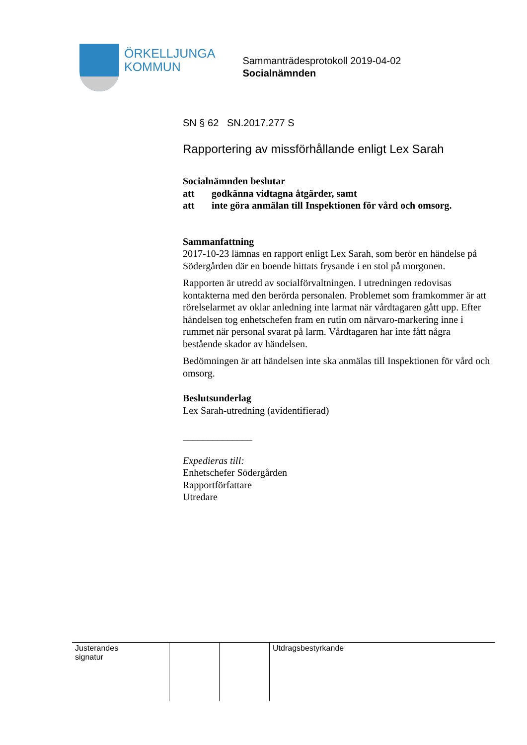ÖRKELLJUNGA
KOMMUN
Sammanträdesprotokoll 2019-04-02
Socialnämnden
SN § 62 SN.2017.277 S
Rapportering av missförhållande enligt Lex Sarah
Socialnämnden beslutar
| att | godkänna vidtagna åtgärder, samt |
| att | inte göra anmälan till Inspektionen för vård och omsorg. |
Sammanfattning
2017-10-23 lämnas en rapport enligt Lex Sarah, som berör en händelse på Södergården där en boende hittats frysande i en stol på morgonen.
Rapporten är utredd av socialförvaltningen. I utredningen redovisas kontakterna med den berörda personalen. Problemet som framkommer är att rörelselarmet av oklar anledning inte larmat när vårdtagaren gått upp. Efter händelsen tog enhetschefen fram en rutin om närvaro-markering inne i rummet när personal svarat på larm. Vårdtagaren har inte fått några bestående skador av händelsen.
Bedömningen är att händelsen inte ska anmälas till Inspektionen för vård och omsorg.
Beslutsunderlag
Lex Sarah-utredning (avidentifierad)
______________
Expedieras till:
Enhetschefer Södergården
Rapportförfattare
Utredare
| Justerandes signatur | | | Utdragsbestyrkande |